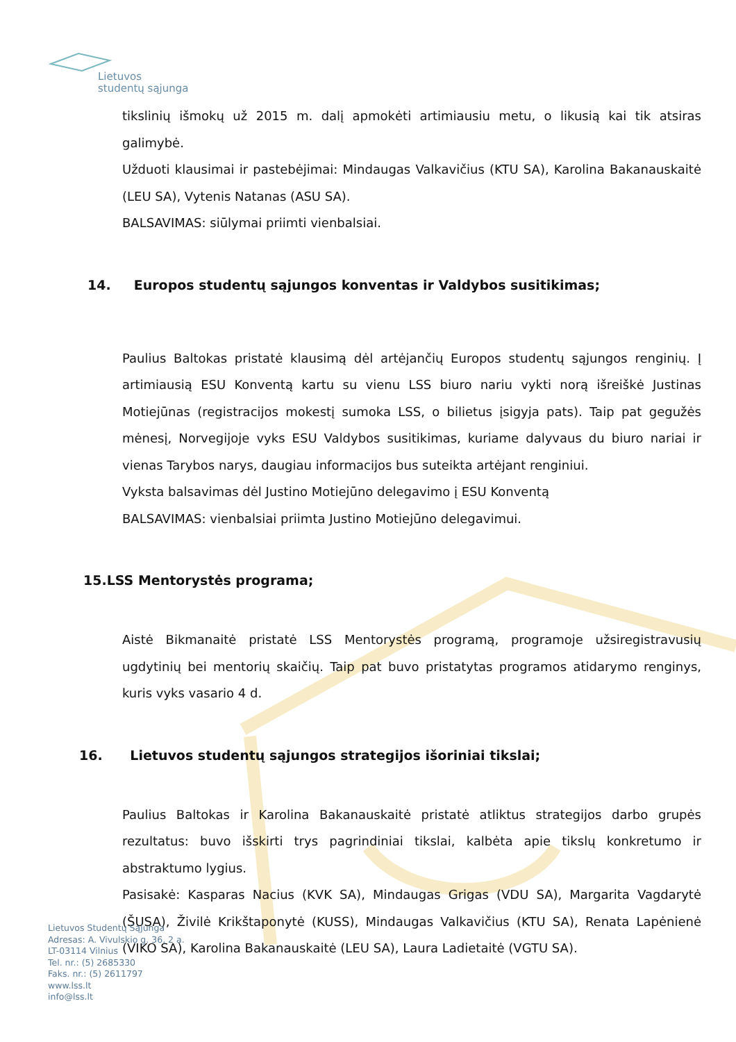Lietuvos
studentų sąjunga
tikslinių išmokų už 2015 m. dalį apmokėti artimiausiu metu, o likusią kai tik atsiras galimybė.
Užduoti klausimai ir pastebėjimai: Mindaugas Valkavičius (KTU SA), Karolina Bakanauskaitė (LEU SA), Vytenis Natanas (ASU SA).
BALSAVIMAS: siūlymai priimti vienbalsiai.
14. Europos studentų sąjungos konventas ir Valdybos susitikimas;
Paulius Baltokas pristatė klausimą dėl artėjančių Europos studentų sąjungos renginių. Į artimiausią ESU Konventą kartu su vienu LSS biuro nariu vykti norą išreiškė Justinas Motiejūnas (registracijos mokestį sumoka LSS, o bilietus įsigyja pats). Taip pat gegužės mėnesį, Norvegijoje vyks ESU Valdybos susitikimas, kuriame dalyvaus du biuro nariai ir vienas Tarybos narys, daugiau informacijos bus suteikta artėjant renginiui.
Vyksta balsavimas dėl Justino Motiejūno delegavimo į ESU Konventą
BALSAVIMAS: vienbalsiai priimta Justino Motiejūno delegavimui.
15.LSS Mentorystės programa;
Aistė Bikmanaitė pristatė LSS Mentorystės programą, programoje užsiregistravusių ugdytinių bei mentorių skaičių. Taip pat buvo pristatytas programos atidarymo renginys, kuris vyks vasario 4 d.
16. Lietuvos studentų sąjungos strategijos išoriniai tikslai;
Paulius Baltokas ir Karolina Bakanauskaitė pristatė atliktus strategijos darbo grupės rezultatus: buvo išskirti trys pagrindiniai tikslai, kalbėta apie tikslų konkretumo ir abstraktumo lygius.
Pasisakė: Kasparas Nacius (KVK SA), Mindaugas Grigas (VDU SA), Margarita Vagdarytė (ŠUSA), Živilė Krikštaponytė (KUSS), Mindaugas Valkavičius (KTU SA), Renata Lapėnienė (VIKO SA), Karolina Bakanauskaitė (LEU SA), Laura Ladietaitė (VGTU SA).
Lietuvos Studentų Sąjunga
Adresas: A. Vivulskio g. 36, 2 a.
LT-03114 Vilnius
Tel. nr.: (5) 2685330
Faks. nr.: (5) 2611797
www.lss.lt
info@lss.lt